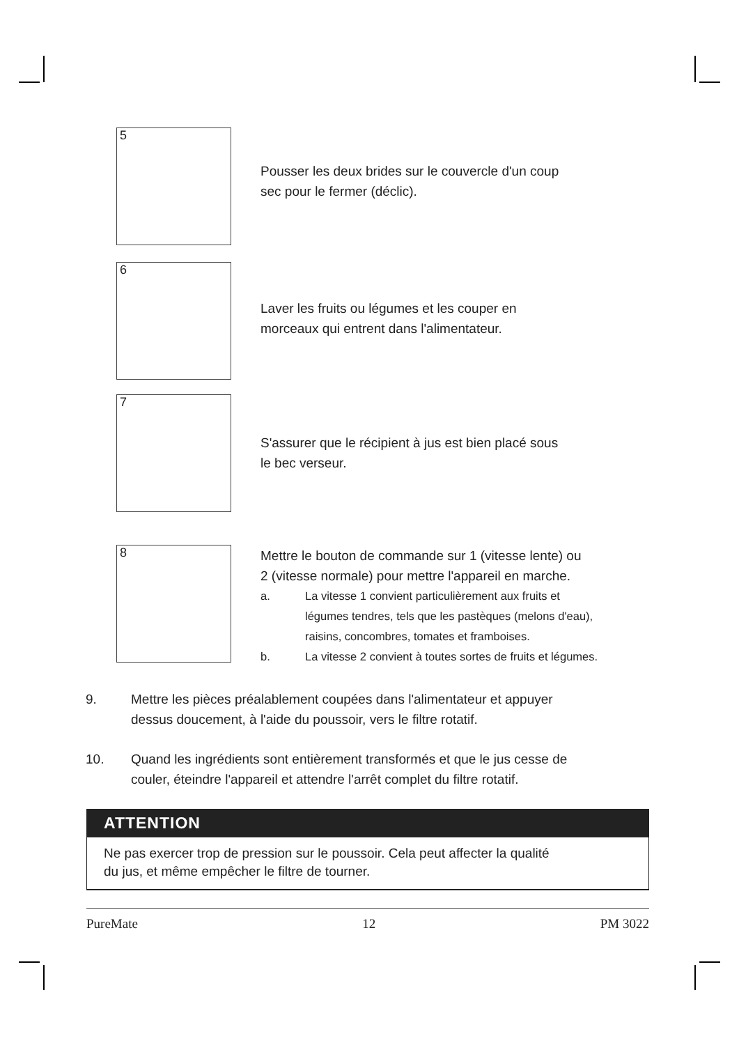5
Pousser les deux brides sur le couvercle d'un coup
sec pour le fermer (déclic).
6
Laver les fruits ou légumes et les couper en
morceaux qui entrent dans l'alimentateur.
7
S'assurer que le récipient à jus est bien placé sous
le bec verseur.
8
Mettre le bouton de commande sur 1 (vitesse lente) ou
2 (vitesse normale) pour mettre l'appareil en marche.
a. La vitesse 1 convient particulièrement aux fruits et
légumes tendres, tels que les pastèques (melons d'eau),
raisins, concombres, tomates et framboises.
b. La vitesse 2 convient à toutes sortes de fruits et légumes.
9. Mettre les pièces préalablement coupées dans l'alimentateur et appuyer
dessus doucement, à l'aide du poussoir, vers le filtre rotatif.
10. Quand les ingrédients sont entièrement transformés et que le jus cesse de
couler, éteindre l'appareil et attendre l'arrêt complet du filtre rotatif.
ATTENTION
Ne pas exercer trop de pression sur le poussoir. Cela peut affecter la qualité
du jus, et même empêcher le filtre de tourner.
PureMate 12 PM 3022